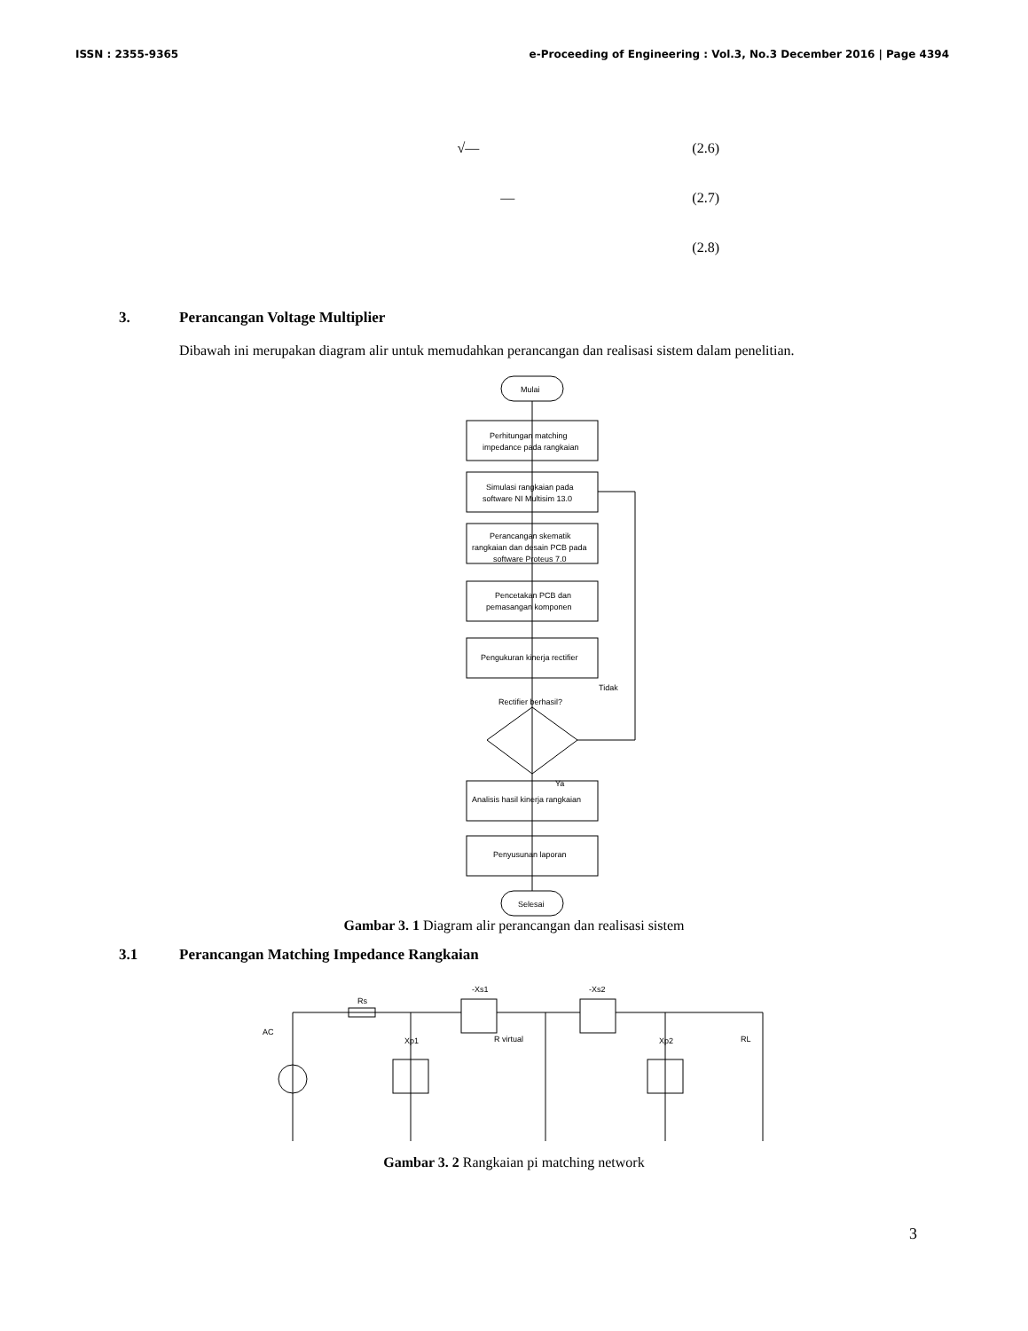ISSN : 2355-9365 e-Proceeding of Engineering : Vol.3, No.3 December 2016 | Page 4394
√— (2.6)
— (2.7)
(2.8)
3. Perancangan Voltage Multiplier
Dibawah ini merupakan diagram alir untuk memudahkan perancangan dan realisasi sistem dalam penelitian.
Mulai
Perhitungan matching
impedance pada rangkaian
Simulasi rangkaian pada
software NI Multisim 13.0
Perancangan skematik
rangkaian dan desain PCB pada
software Proteus 7.0
Pencetakan PCB dan
pemasangan komponen
Pengukuran kinerja rectifier
Rectifier berhasil?
Tidak
Ya
Analisis hasil kinerja rangkaian
Penyusunan laporan
Selesai
Gambar 3. 1 Diagram alir perancangan dan realisasi sistem
3.1 Perancangan Matching Impedance Rangkaian
Rs
AC
Xp1
-Xs1
-Xs2
R virtual
Xp2
RL
Gambar 3. 2 Rangkaian pi matching network
3